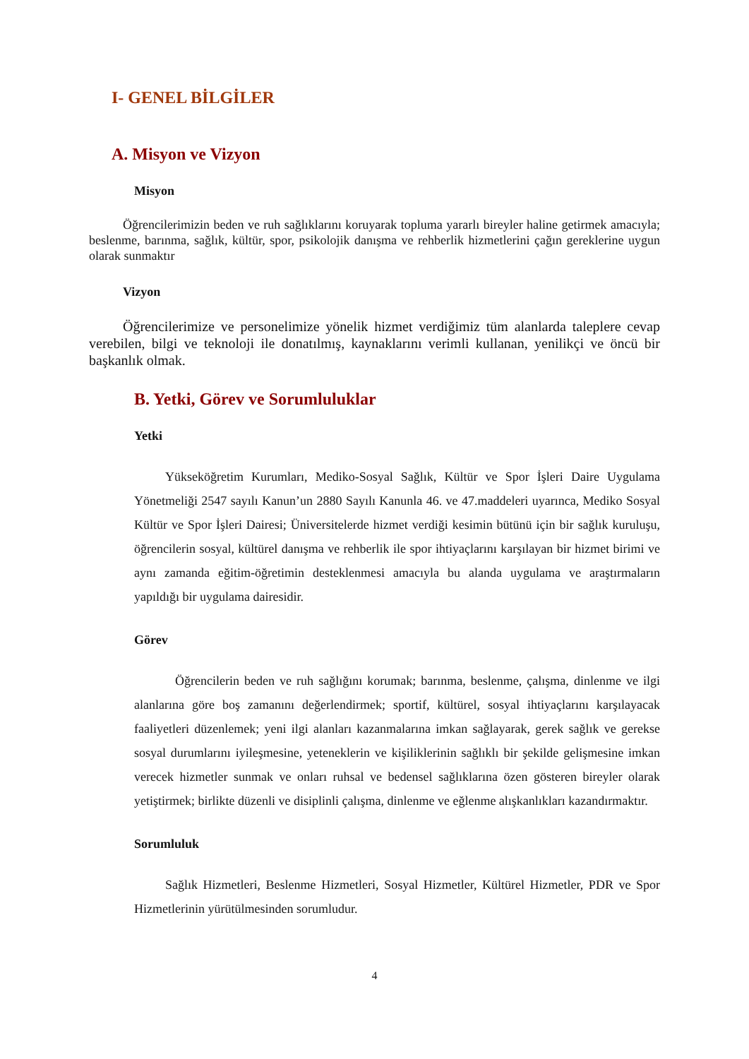I- GENEL BİLGİLER
A. Misyon ve Vizyon
Misyon
Öğrencilerimizin beden ve ruh sağlıklarını koruyarak topluma yararlı bireyler haline getirmek amacıyla; beslenme, barınma, sağlık, kültür, spor, psikolojik danışma ve rehberlik hizmetlerini çağın gereklerine uygun olarak sunmaktır
Vizyon
Öğrencilerimize ve personelimize yönelik hizmet verdiğimiz tüm alanlarda taleplere cevap verebilen, bilgi ve teknoloji ile donatılmış, kaynaklarını verimli kullanan, yenilikçi ve öncü bir başkanlık olmak.
B. Yetki, Görev ve Sorumluluklar
Yetki
Yükseköğretim Kurumları, Mediko-Sosyal Sağlık, Kültür ve Spor İşleri Daire Uygulama Yönetmeliği 2547 sayılı Kanun’un 2880 Sayılı Kanunla 46. ve 47.maddeleri uyarınca, Mediko Sosyal Kültür ve Spor İşleri Dairesi; Üniversitelerde hizmet verdiği kesimin bütünü için bir sağlık kuruluşu, öğrencilerin sosyal, kültürel danışma ve rehberlik ile spor ihtiyaçlarını karşılayan bir hizmet birimi ve aynı zamanda eğitim-öğretimin desteklenmesi amacıyla bu alanda uygulama ve araştırmaların yapıldığı bir uygulama dairesidir.
Görev
Öğrencilerin beden ve ruh sağlığını korumak; barınma, beslenme, çalışma, dinlenme ve ilgi alanlarına göre boş zamanını değerlendirmek; sportif, kültürel, sosyal ihtiyaçlarını karşılayacak faaliyetleri düzenlemek; yeni ilgi alanları kazanmalarına imkan sağlayarak, gerek sağlık ve gerekse sosyal durumlarını iyileşmesine, yeteneklerin ve kişiliklerinin sağlıklı bir şekilde gelişmesine imkan verecek hizmetler sunmak ve onları ruhsal ve bedensel sağlıklarına özen gösteren bireyler olarak yetiştirmek; birlikte düzenli ve disiplinli çalışma, dinlenme ve eğlenme alışkanlıkları kazandırmaktır.
Sorumluluk
Sağlık Hizmetleri, Beslenme Hizmetleri, Sosyal Hizmetler, Kültürel Hizmetler, PDR ve Spor Hizmetlerinin yürütülmesinden sorumludur.
4